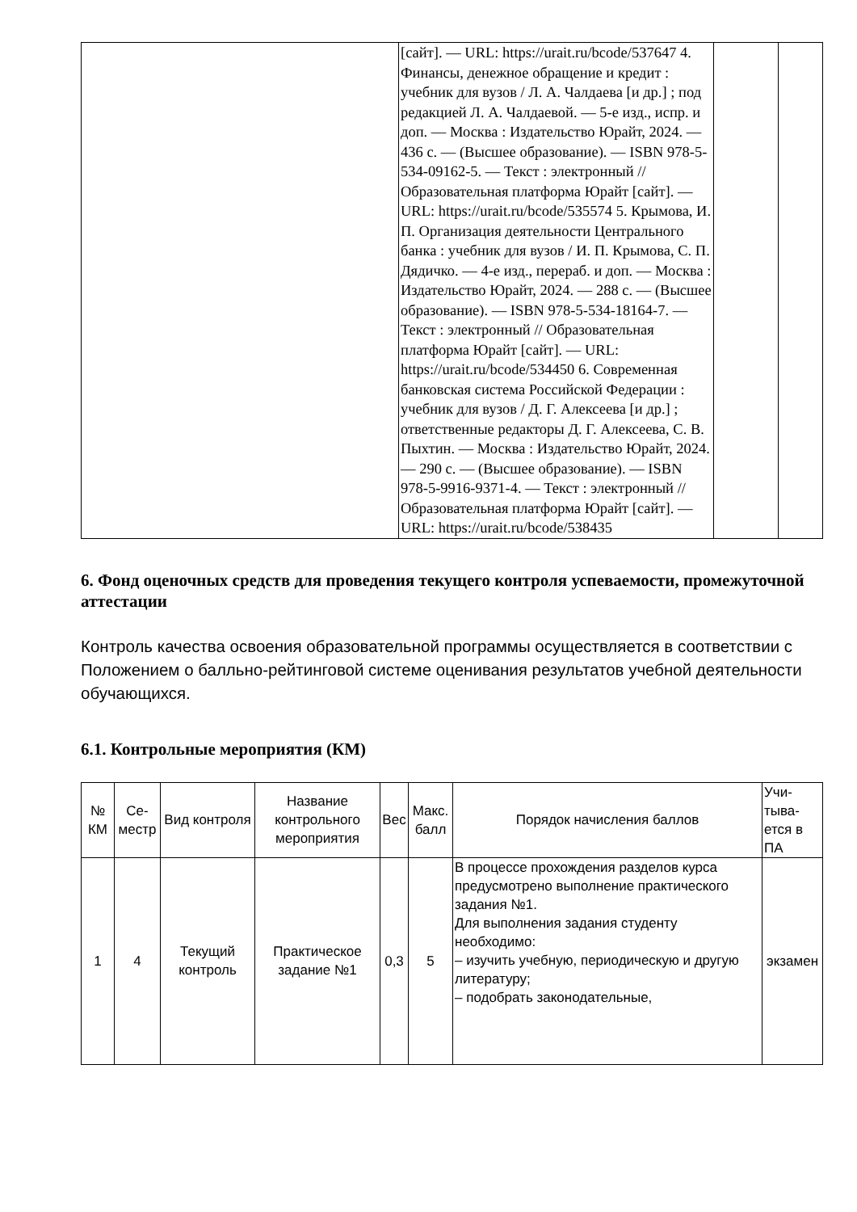| | [сайт]. — URL: https://urait.ru/bcode/537647 4. Финансы, денежное обращение и кредит : учебник для вузов / Л. А. Чалдаева [и др.] ; под редакцией Л. А. Чалдаевой. — 5-е изд., испр. и доп. — Москва : Издательство Юрайт, 2024. — 436 с. — (Высшее образование). — ISBN 978-5-534-09162-5. — Текст : электронный // Образовательная платформа Юрайт [сайт]. — URL: https://urait.ru/bcode/535574 5. Крымова, И. П. Организация деятельности Центрального банка : учебник для вузов / И. П. Крымова, С. П. Дядичко. — 4-е изд., перераб. и доп. — Москва : Издательство Юрайт, 2024. — 288 с. — (Высшее образование). — ISBN 978-5-534-18164-7. — Текст : электронный // Образовательная платформа Юрайт [сайт]. — URL: https://urait.ru/bcode/534450 6. Современная банковская система Российской Федерации : учебник для вузов / Д. Г. Алексеева [и др.] ; ответственные редакторы Д. Г. Алексеева, С. В. Пыхтин. — Москва : Издательство Юрайт, 2024. — 290 с. — (Высшее образование). — ISBN 978-5-9916-9371-4. — Текст : электронный // Образовательная платформа Юрайт [сайт]. — URL: https://urait.ru/bcode/538435 | | |
6. Фонд оценочных средств для проведения текущего контроля успеваемости, промежуточной аттестации
Контроль качества освоения образовательной программы осуществляется в соответствии с Положением о балльно-рейтинговой системе оценивания результатов учебной деятельности обучающихся.
6.1. Контрольные мероприятия (КМ)
| № КМ | Се- местр | Вид контроля | Название контрольного мероприятия | Вес | Макс. балл | Порядок начисления баллов | Учи- тыва- ется в ПА |
| --- | --- | --- | --- | --- | --- | --- | --- |
| 1 | 4 | Текущий контроль | Практическое задание №1 | 0,3 | 5 | В процессе прохождения разделов курса предусмотрено выполнение практического задания №1. Для выполнения задания студенту необходимо: – изучить учебную, периодическую и другую литературу; – подобрать законодательные, | экзамен |